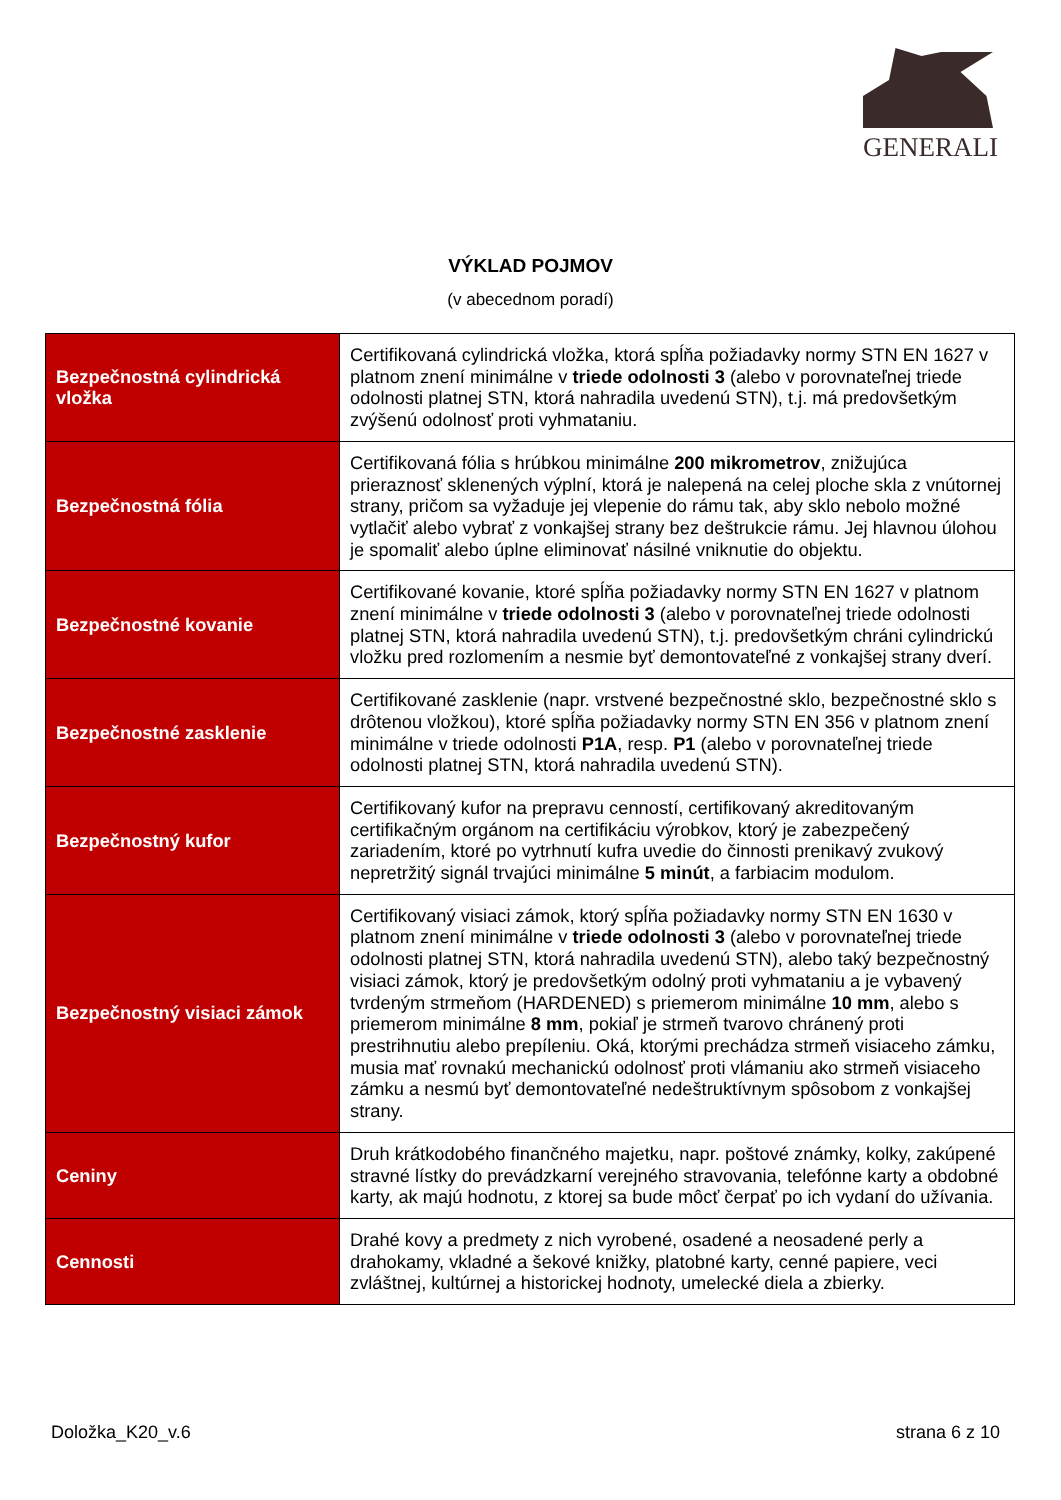GENERALI
VÝKLAD POJMOV
(v abecednom poradí)
| Bezpečnostná cylindrická vložka | Certifikovaná cylindrická vložka, ktorá spĺňa požiadavky normy STN EN 1627 v platnom znení minimálne v triede odolnosti 3 (alebo v porovnateľnej triede odolnosti platnej STN, ktorá nahradila uvedenú STN), t.j. má predovšetkým zvýšenú odolnosť proti vyhmataniu. |
| Bezpečnostná fólia | Certifikovaná fólia s hrúbkou minimálne 200 mikrometrov , znižujúca prieraznosť sklenených výplní, ktorá je nalepená na celej ploche skla z vnútornej strany, pričom sa vyžaduje jej vlepenie do rámu tak, aby sklo nebolo možné vytlačiť alebo vybrať z vonkajšej strany bez deštrukcie rámu. Jej hlavnou úlohou je spomaliť alebo úplne eliminovať násilné vniknutie do objektu. |
| Bezpečnostné kovanie | Certifikované kovanie, ktoré spĺňa požiadavky normy STN EN 1627 v platnom znení minimálne v triede odolnosti 3 (alebo v porovnateľnej triede odolnosti platnej STN, ktorá nahradila uvedenú STN), t.j. predovšetkým chráni cylindrickú vložku pred rozlomením a nesmie byť demontovateľné z vonkajšej strany dverí. |
| Bezpečnostné zasklenie | Certifikované zasklenie (napr. vrstvené bezpečnostné sklo, bezpečnostné sklo s drôtenou vložkou), ktoré spĺňa požiadavky normy STN EN 356 v platnom znení minimálne v triede odolnosti P1A , resp. P1 (alebo v porovnateľnej triede odolnosti platnej STN, ktorá nahradila uvedenú STN). |
| Bezpečnostný kufor | Certifikovaný kufor na prepravu cenností, certifikovaný akreditovaným certifikačným orgánom na certifikáciu výrobkov, ktorý je zabezpečený zariadením, ktoré po vytrhnutí kufra uvedie do činnosti prenikavý zvukový nepretržitý signál trvajúci minimálne 5 minút , a farbiacim modulom. |
| Bezpečnostný visiaci zámok | Certifikovaný visiaci zámok, ktorý spĺňa požiadavky normy STN EN 1630 v platnom znení minimálne v triede odolnosti 3 (alebo v porovnateľnej triede odolnosti platnej STN, ktorá nahradila uvedenú STN), alebo taký bezpečnostný visiaci zámok, ktorý je predovšetkým odolný proti vyhmataniu a je vybavený tvrdeným strmeňom (HARDENED) s priemerom minimálne 10 mm , alebo s priemerom minimálne 8 mm , pokiaľ je strmeň tvarovo chránený proti prestrihnutiu alebo prepíleniu. Oká, ktorými prechádza strmeň visiaceho zámku, musia mať rovnakú mechanickú odolnosť proti vlámaniu ako strmeň visiaceho zámku a nesmú byť demontovateľné nedeštruktívnym spôsobom z vonkajšej strany. |
| Ceniny | Druh krátkodobého finančného majetku, napr. poštové známky, kolky, zakúpené stravné lístky do prevádzkarní verejného stravovania, telefónne karty a obdobné karty, ak majú hodnotu, z ktorej sa bude môcť čerpať po ich vydaní do užívania. |
| Cennosti | Drahé kovy a predmety z nich vyrobené, osadené a neosadené perly a drahokamy, vkladné a šekové knižky, platobné karty, cenné papiere, veci zvláštnej, kultúrnej a historickej hodnoty, umelecké diela a zbierky. |
Doložka_K20_v.6 strana 6 z 10